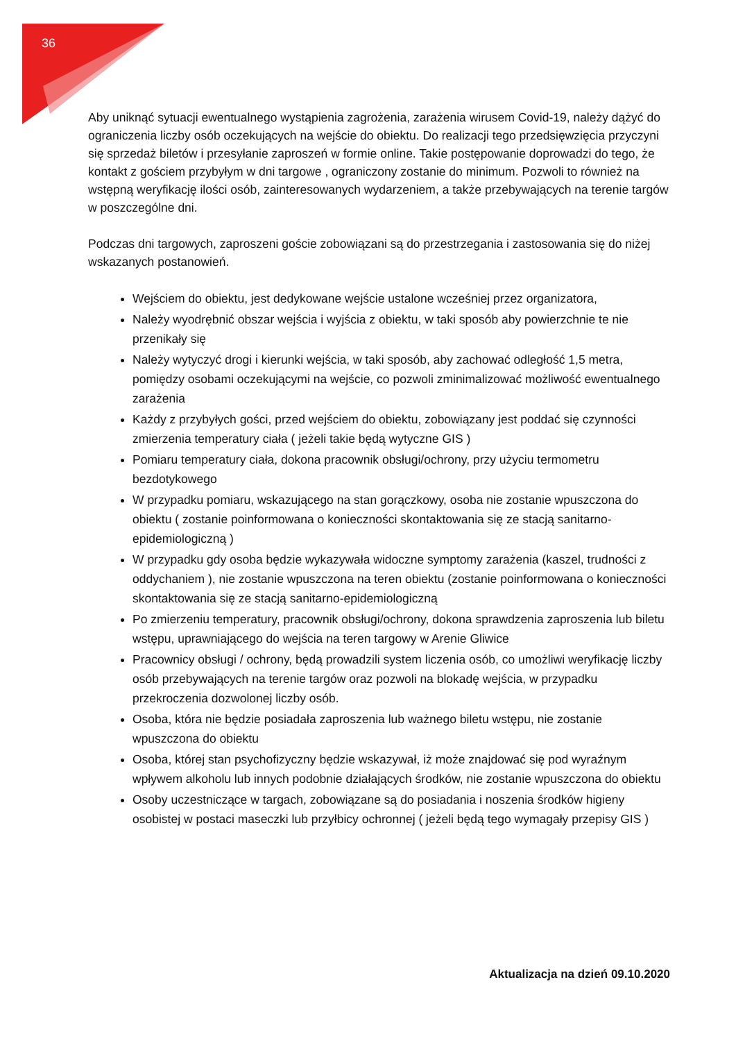36
Aby uniknąć sytuacji ewentualnego wystąpienia zagrożenia, zarażenia wirusem Covid-19, należy dążyć do ograniczenia liczby osób oczekujących na wejście do obiektu. Do realizacji tego przedsięwzięcia przyczyni się sprzedaż biletów i przesyłanie zaproszeń w formie online. Takie postępowanie doprowadzi do tego, że kontakt z gościem przybyłym w dni targowe , ograniczony zostanie do minimum. Pozwoli to również na wstępną weryfikację ilości osób, zainteresowanych wydarzeniem, a także przebywających na terenie targów w poszczególne dni.
Podczas dni targowych, zaproszeni goście zobowiązani są do przestrzegania i zastosowania się do niżej wskazanych postanowień.
Wejściem do obiektu, jest dedykowane wejście ustalone wcześniej przez organizatora,
Należy wyodrębnić obszar wejścia i wyjścia z obiektu, w taki sposób aby powierzchnie te nie przenikały się
Należy wytyczyć drogi i kierunki wejścia, w taki sposób, aby zachować odległość 1,5 metra, pomiędzy osobami oczekującymi na wejście, co pozwoli zminimalizować możliwość ewentualnego zarażenia
Każdy z przybyłych gości, przed wejściem do obiektu, zobowiązany jest poddać się czynności zmierzenia temperatury ciała ( jeżeli takie będą wytyczne GIS )
Pomiaru temperatury ciała, dokona pracownik obsługi/ochrony, przy użyciu termometru bezdotykowego
W przypadku pomiaru, wskazującego na stan gorączkowy, osoba nie zostanie wpuszczona do obiektu ( zostanie poinformowana o konieczności skontaktowania się ze stacją sanitarno-epidemiologiczną )
W przypadku gdy osoba będzie wykazywała widoczne symptomy zarażenia (kaszel, trudności z oddychaniem ), nie zostanie wpuszczona na teren obiektu (zostanie poinformowana o konieczności skontaktowania się ze stacją sanitarno-epidemiologiczną
Po zmierzeniu temperatury, pracownik obsługi/ochrony, dokona sprawdzenia zaproszenia lub biletu wstępu, uprawniającego do wejścia na teren targowy w Arenie Gliwice
Pracownicy obsługi / ochrony, będą prowadzili system liczenia osób, co umożliwi weryfikację liczby osób przebywających na terenie targów oraz pozwoli na blokadę wejścia, w przypadku przekroczenia dozwolonej liczby osób.
Osoba, która nie będzie posiadała zaproszenia lub ważnego biletu wstępu, nie zostanie wpuszczona do obiektu
Osoba, której stan psychofizyczny będzie wskazywał, iż może znajdować się pod wyraźnym wpływem alkoholu lub innych podobnie działających środków, nie zostanie wpuszczona do obiektu
Osoby uczestniczące w targach, zobowiązane są do posiadania i noszenia środków higieny osobistej w postaci maseczki lub przyłbicy ochronnej ( jeżeli będą tego wymagały przepisy GIS )
Aktualizacja na dzień 09.10.2020